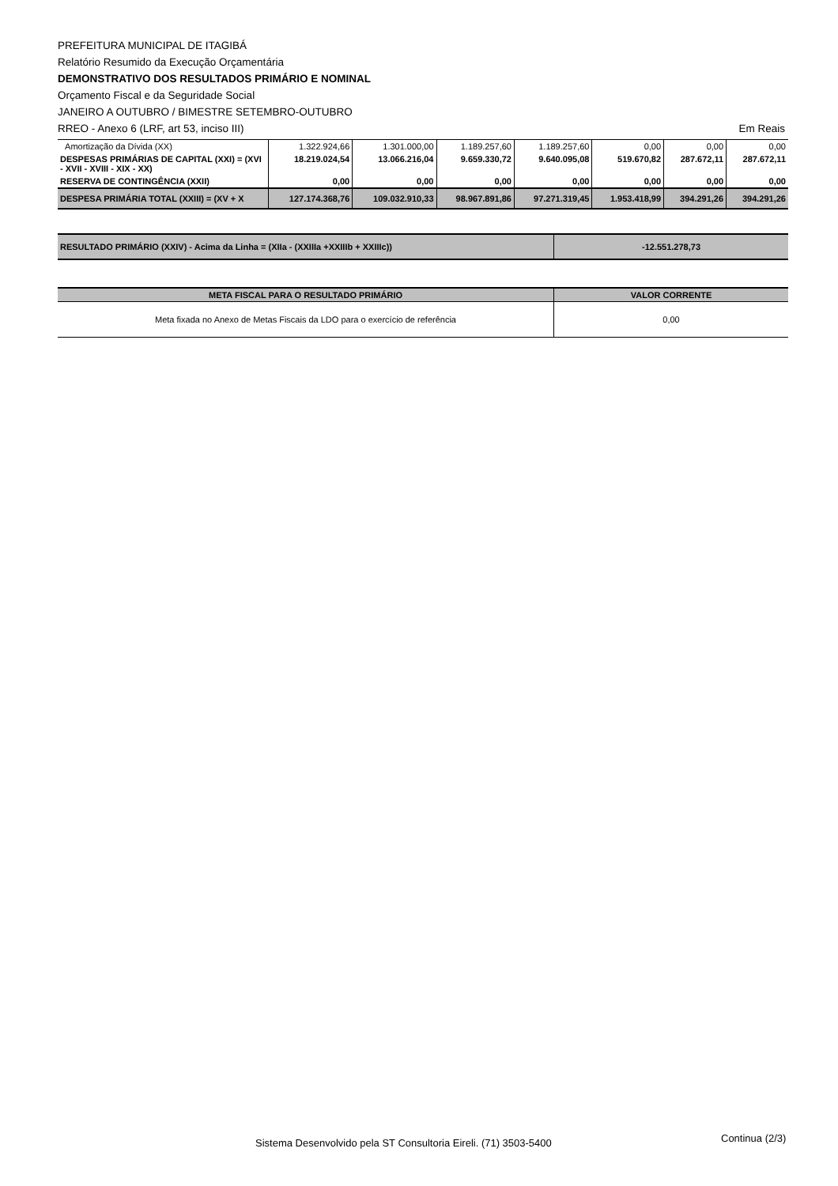PREFEITURA MUNICIPAL DE ITAGIBÁ
Relatório Resumido da Execução Orçamentária
DEMONSTRATIVO DOS RESULTADOS PRIMÁRIO E NOMINAL
Orçamento Fiscal e da Seguridade Social
JANEIRO A OUTUBRO / BIMESTRE SETEMBRO-OUTUBRO
RREO - Anexo 6 (LRF, art 53, inciso III) Em Reais
| Amortização da Dívida (XX) | 1.322.924,66 | 1.301.000,00 | 1.189.257,60 | 1.189.257,60 | 0,00 | 0,00 | 0,00 |
| DESPESAS PRIMÁRIAS DE CAPITAL (XXI) = (XVI - XVII - XVIII - XIX - XX) | 18.219.024,54 | 13.066.216,04 | 9.659.330,72 | 9.640.095,08 | 519.670,82 | 287.672,11 | 287.672,11 |
| RESERVA DE CONTINGÊNCIA (XXII) | 0,00 | 0,00 | 0,00 | 0,00 | 0,00 | 0,00 | 0,00 |
| DESPESA PRIMÁRIA TOTAL (XXIII) = (XV + X | 127.174.368,76 | 109.032.910,33 | 98.967.891,86 | 97.271.319,45 | 1.953.418,99 | 394.291,26 | 394.291,26 |
| RESULTADO PRIMÁRIO (XXIV) - Acima da Linha = (XIIa - (XXIIIa +XXIIIb + XXIIIc)) | -12.551.278,73 |
| META FISCAL PARA O RESULTADO PRIMÁRIO | VALOR CORRENTE |
| --- | --- |
| Meta fixada no Anexo de Metas Fiscais da LDO para o exercício de referência | 0,00 |
Sistema Desenvolvido pela ST Consultoria Eireli. (71) 3503-5400 Continua (2/3)